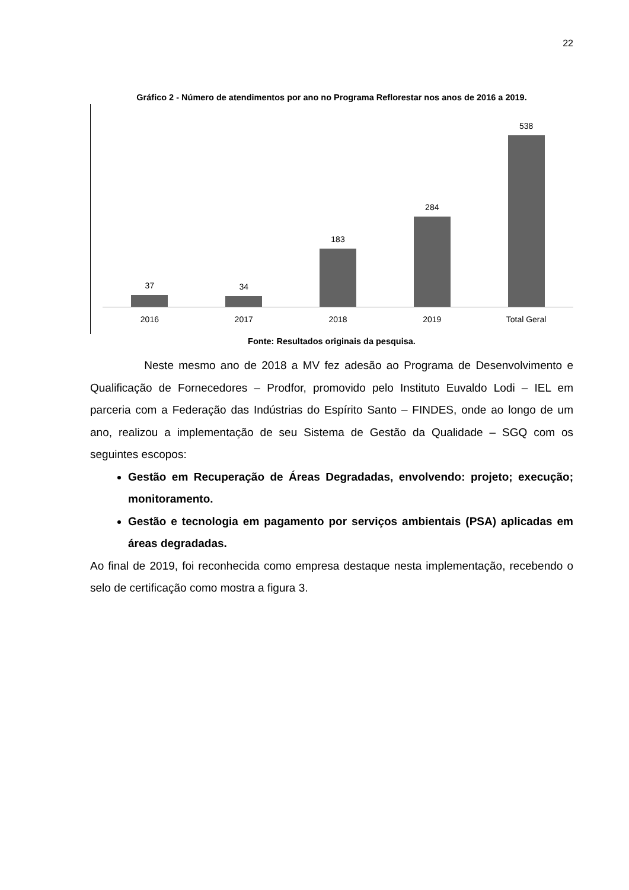22
Gráfico 2 - Número de atendimentos por ano no Programa Reflorestar nos anos de 2016 a 2019.
37 34 183 284 538
2016 2017 2018 2019 Total Geral
Fonte: Resultados originais da pesquisa.
Neste mesmo ano de 2018 a MV fez adesão ao Programa de Desenvolvimento e Qualificação de Fornecedores – Prodfor, promovido pelo Instituto Euvaldo Lodi – IEL em parceria com a Federação das Indústrias do Espírito Santo – FINDES, onde ao longo de um ano, realizou a implementação de seu Sistema de Gestão da Qualidade – SGQ com os seguintes escopos:
Gestão em Recuperação de Áreas Degradadas, envolvendo: projeto; execução; monitoramento.
Gestão e tecnologia em pagamento por serviços ambientais (PSA) aplicadas em áreas degradadas.
Ao final de 2019, foi reconhecida como empresa destaque nesta implementação, recebendo o selo de certificação como mostra a figura 3.